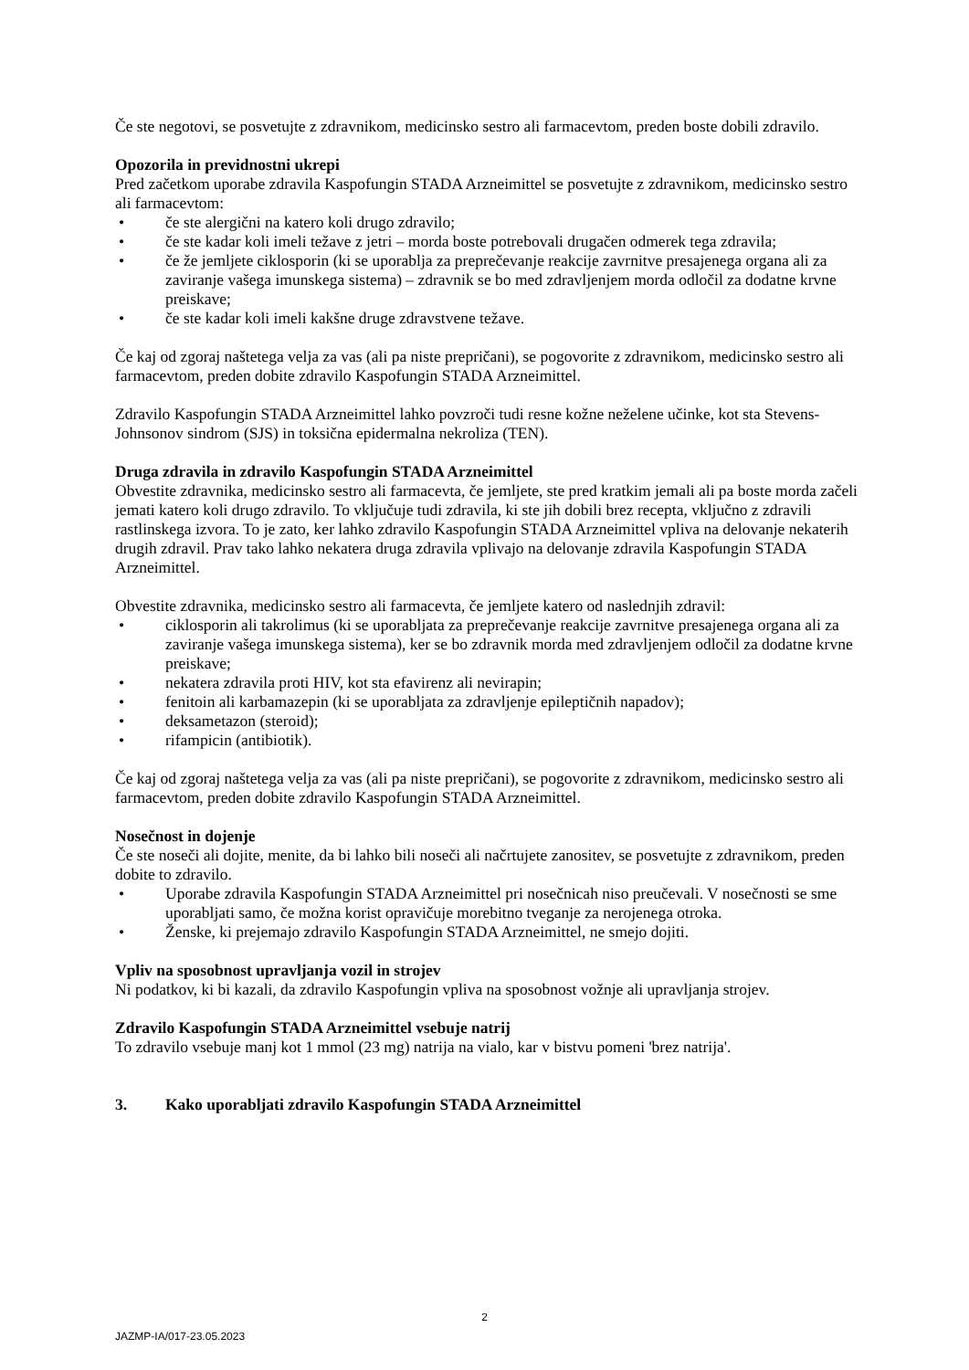Če ste negotovi, se posvetujte z zdravnikom, medicinsko sestro ali farmacevtom, preden boste dobili zdravilo.
Opozorila in previdnostni ukrepi
Pred začetkom uporabe zdravila Kaspofungin STADA Arzneimittel se posvetujte z zdravnikom, medicinsko sestro ali farmacevtom:
• če ste alergični na katero koli drugo zdravilo;
• če ste kadar koli imeli težave z jetri – morda boste potrebovali drugačen odmerek tega zdravila;
• če že jemljete ciklosporin (ki se uporablja za preprečevanje reakcije zavrnitve presajenega organa ali za zaviranje vašega imunskega sistema) – zdravnik se bo med zdravljenjem morda odločil za dodatne krvne preiskave;
• če ste kadar koli imeli kakšne druge zdravstvene težave.
Če kaj od zgoraj naštetega velja za vas (ali pa niste prepričani), se pogovorite z zdravnikom, medicinsko sestro ali farmacevtom, preden dobite zdravilo Kaspofungin STADA Arzneimittel.
Zdravilo Kaspofungin STADA Arzneimittel lahko povzroči tudi resne kožne neželene učinke, kot sta Stevens-Johnsonov sindrom (SJS) in toksična epidermalna nekroliza (TEN).
Druga zdravila in zdravilo Kaspofungin STADA Arzneimittel
Obvestite zdravnika, medicinsko sestro ali farmacevta, če jemljete, ste pred kratkim jemali ali pa boste morda začeli jemati katero koli drugo zdravilo. To vključuje tudi zdravila, ki ste jih dobili brez recepta, vključno z zdravili rastlinskega izvora. To je zato, ker lahko zdravilo Kaspofungin STADA Arzneimittel vpliva na delovanje nekaterih drugih zdravil. Prav tako lahko nekatera druga zdravila vplivajo na delovanje zdravila Kaspofungin STADA Arzneimittel.
Obvestite zdravnika, medicinsko sestro ali farmacevta, če jemljete katero od naslednjih zdravil:
• ciklosporin ali takrolimus (ki se uporabljata za preprečevanje reakcije zavrnitve presajenega organa ali za zaviranje vašega imunskega sistema), ker se bo zdravnik morda med zdravljenjem odločil za dodatne krvne preiskave;
• nekatera zdravila proti HIV, kot sta efavirenz ali nevirapin;
• fenitoin ali karbamazepin (ki se uporabljata za zdravljenje epileptičnih napadov);
• deksametazon (steroid);
• rifampicin (antibiotik).
Če kaj od zgoraj naštetega velja za vas (ali pa niste prepričani), se pogovorite z zdravnikom, medicinsko sestro ali farmacevtom, preden dobite zdravilo Kaspofungin STADA Arzneimittel.
Nosečnost in dojenje
Če ste noseči ali dojite, menite, da bi lahko bili noseči ali načrtujete zanositev, se posvetujte z zdravnikom, preden dobite to zdravilo.
• Uporabe zdravila Kaspofungin STADA Arzneimittel pri nosečnicah niso preučevali. V nosečnosti se sme uporabljati samo, če možna korist opravičuje morebitno tveganje za nerojenega otroka.
• Ženske, ki prejemajo zdravilo Kaspofungin STADA Arzneimittel, ne smejo dojiti.
Vpliv na sposobnost upravljanja vozil in strojev
Ni podatkov, ki bi kazali, da zdravilo Kaspofungin vpliva na sposobnost vožnje ali upravljanja strojev.
Zdravilo Kaspofungin STADA Arzneimittel vsebuje natrij
To zdravilo vsebuje manj kot 1 mmol (23 mg) natrija na vialo, kar v bistvu pomeni 'brez natrija'.
3. Kako uporabljati zdravilo Kaspofungin STADA Arzneimittel
2
JAZMP-IA/017-23.05.2023